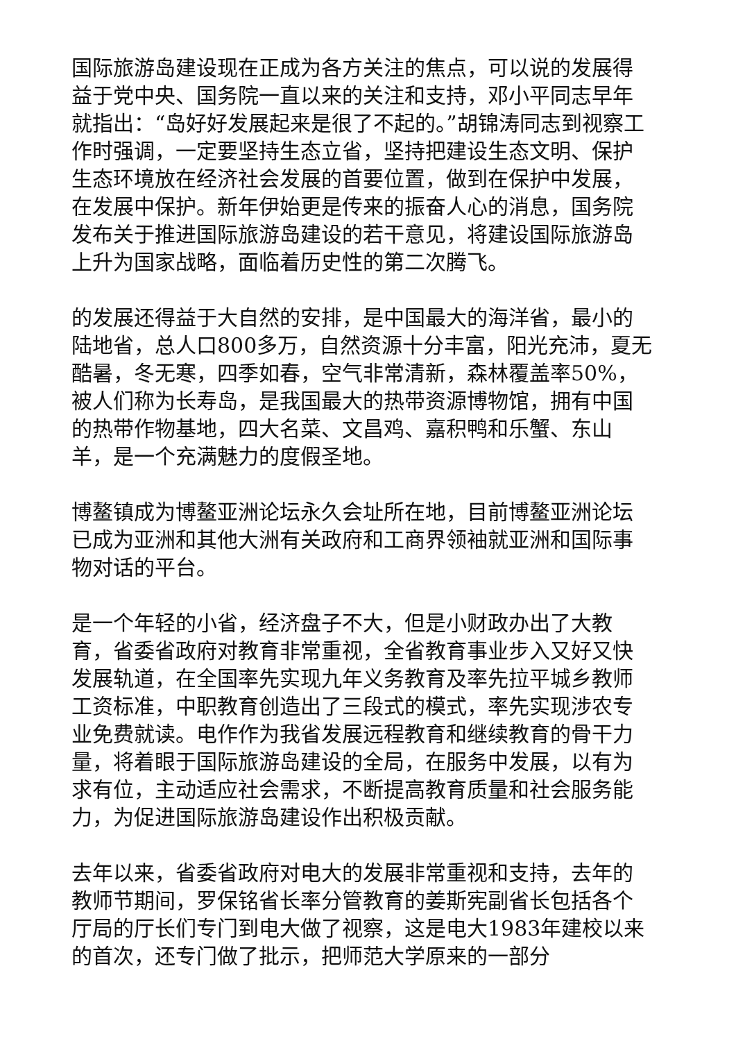国际旅游岛建设现在正成为各方关注的焦点，可以说的发展得益于党中央、国务院一直以来的关注和支持，邓小平同志早年就指出：“岛好好发展起来是很了不起的。”胡锦涛同志到视察工作时强调，一定要坚持生态立省，坚持把建设生态文明、保护生态环境放在经济社会发展的首要位置，做到在保护中发展，在发展中保护。新年伊始更是传来的振奋人心的消息，国务院发布关于推进国际旅游岛建设的若干意见，将建设国际旅游岛上升为国家战略，面临着历史性的第二次腾飞。
的发展还得益于大自然的安排，是中国最大的海洋省，最小的陆地省，总人口800多万，自然资源十分丰富，阳光充沛，夏无酷暑，冬无寒，四季如春，空气非常清新，森林覆盖率50%，被人们称为长寿岛，是我国最大的热带资源博物馆，拥有中国的热带作物基地，四大名菜、文昌鸡、嘉积鸭和乐蟹、东山羊，是一个充满魅力的度假圣地。
博鳌镇成为博鳌亚洲论坛永久会址所在地，目前博鳌亚洲论坛已成为亚洲和其他大洲有关政府和工商界领袖就亚洲和国际事物对话的平台。
是一个年轻的小省，经济盘子不大，但是小财政办出了大教育，省委省政府对教育非常重视，全省教育事业步入又好又快发展轨道，在全国率先实现九年义务教育及率先拉平城乡教师工资标准，中职教育创造出了三段式的模式，率先实现涉农专业免费就读。电作作为我省发展远程教育和继续教育的骨干力量，将着眼于国际旅游岛建设的全局，在服务中发展，以有为求有位，主动适应社会需求，不断提高教育质量和社会服务能力，为促进国际旅游岛建设作出积极贡献。
去年以来，省委省政府对电大的发展非常重视和支持，去年的教师节期间，罗保铭省长率分管教育的姜斯宪副省长包括各个厅局的厅长们专门到电大做了视察，这是电大1983年建校以来的首次，还专门做了批示，把师范大学原来的一部分